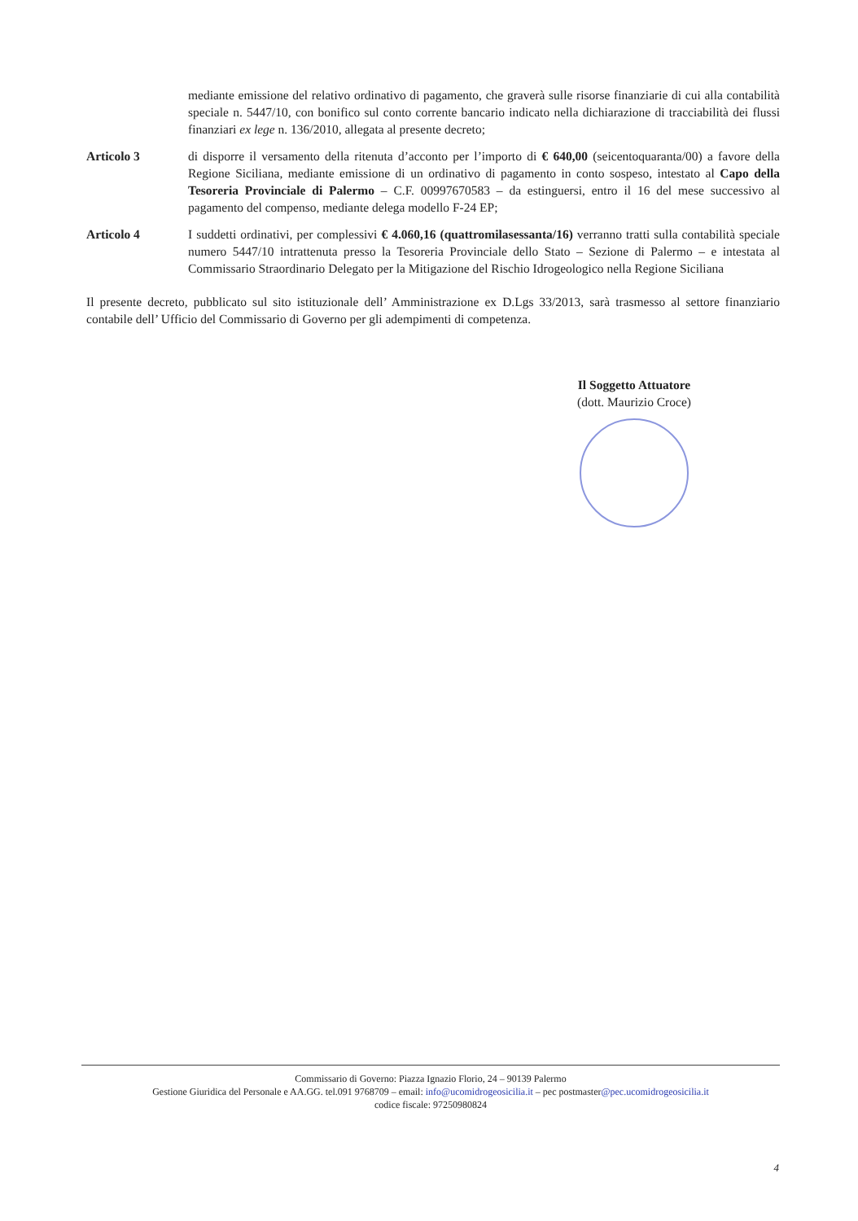mediante emissione del relativo ordinativo di pagamento, che graverà sulle risorse finanziarie di cui alla contabilità speciale n. 5447/10, con bonifico sul conto corrente bancario indicato nella dichiarazione di tracciabilità dei flussi finanziari ex lege n. 136/2010, allegata al presente decreto;
Articolo 3 di disporre il versamento della ritenuta d’acconto per l’importo di € 640,00 (seicentoquaranta/00) a favore della Regione Siciliana, mediante emissione di un ordinativo di pagamento in conto sospeso, intestato al Capo della Tesoreria Provinciale di Palermo – C.F. 00997670583 – da estinguersi, entro il 16 del mese successivo al pagamento del compenso, mediante delega modello F-24 EP;
Articolo 4 I suddetti ordinativi, per complessivi € 4.060,16 (quattromilasessanta/16) verranno tratti sulla contabilità speciale numero 5447/10 intrattenuta presso la Tesoreria Provinciale dello Stato – Sezione di Palermo – e intestata al Commissario Straordinario Delegato per la Mitigazione del Rischio Idrogeologico nella Regione Siciliana
Il presente decreto, pubblicato sul sito istituzionale dell’ Amministrazione ex D.Lgs 33/2013, sarà trasmesso al settore finanziario contabile dell’ Ufficio del Commissario di Governo per gli adempimenti di competenza.
Il Soggetto Attuatore
(dott. Maurizio Croce)
Commissario di Governo: Piazza Ignazio Florio, 24 – 90139 Palermo
Gestione Giuridica del Personale e AA.GG. tel.091 9768709 – email: info@ucomidrogeosicilia.it – pec postmaster@pec.ucomidrogeosicilia.it
codice fiscale: 97250980824
4